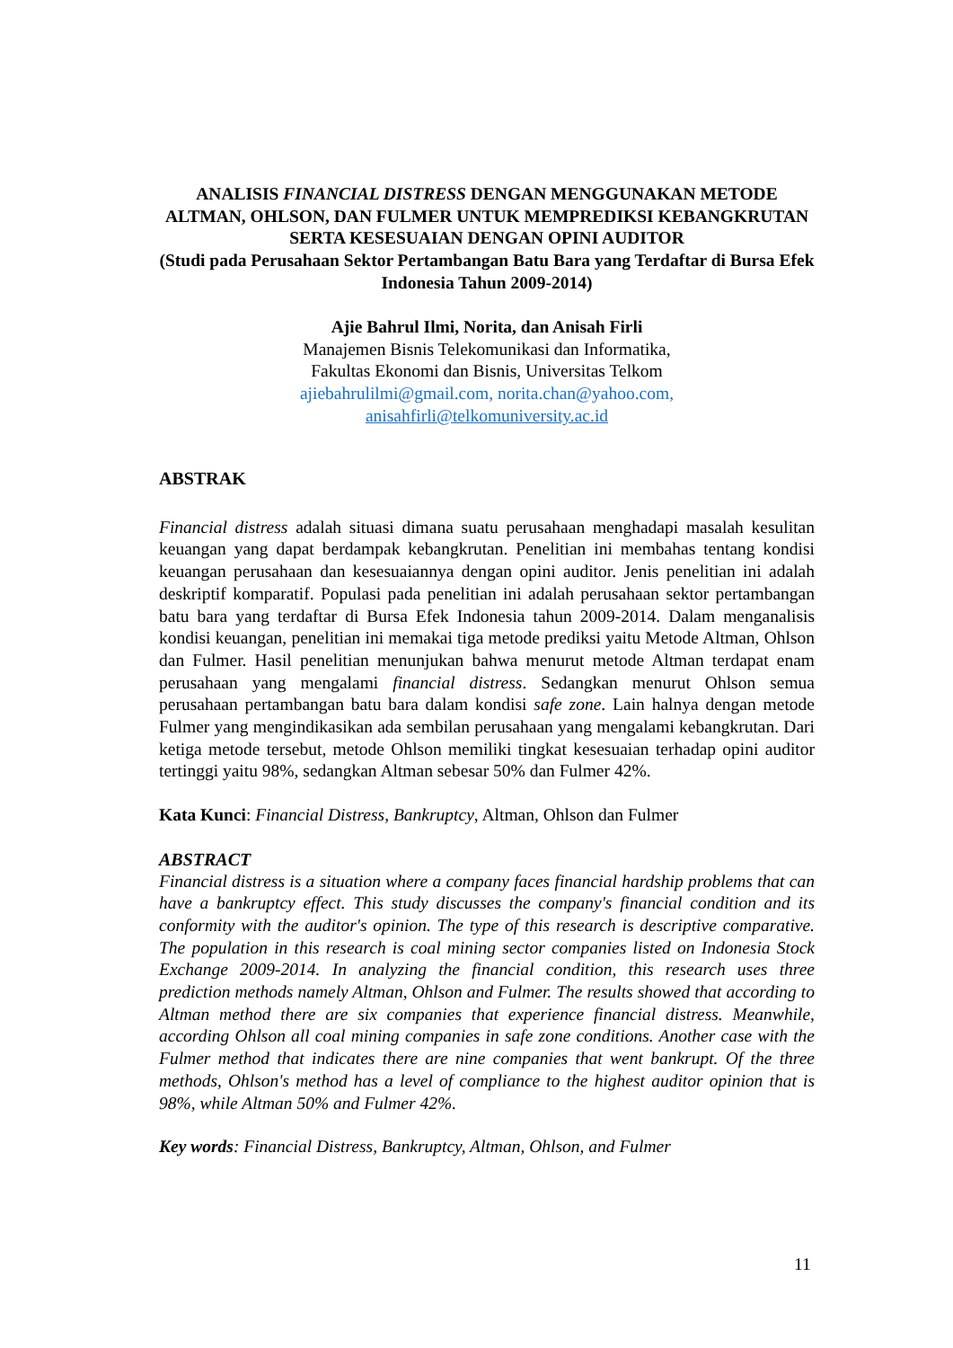ANALISIS FINANCIAL DISTRESS DENGAN MENGGUNAKAN METODE ALTMAN, OHLSON, DAN FULMER UNTUK MEMPREDIKSI KEBANGKRUTAN SERTA KESESUAIAN DENGAN OPINI AUDITOR
(Studi pada Perusahaan Sektor Pertambangan Batu Bara yang Terdaftar di Bursa Efek Indonesia Tahun 2009-2014)
Ajie Bahrul Ilmi, Norita, dan Anisah Firli
Manajemen Bisnis Telekomunikasi dan Informatika,
Fakultas Ekonomi dan Bisnis, Universitas Telkom
ajiebahrulilmi@gmail.com, norita.chan@yahoo.com,
anisahfirli@telkomuniversity.ac.id
ABSTRAK
Financial distress adalah situasi dimana suatu perusahaan menghadapi masalah kesulitan keuangan yang dapat berdampak kebangkrutan. Penelitian ini membahas tentang kondisi keuangan perusahaan dan kesesuaiannya dengan opini auditor. Jenis penelitian ini adalah deskriptif komparatif. Populasi pada penelitian ini adalah perusahaan sektor pertambangan batu bara yang terdaftar di Bursa Efek Indonesia tahun 2009-2014. Dalam menganalisis kondisi keuangan, penelitian ini memakai tiga metode prediksi yaitu Metode Altman, Ohlson dan Fulmer. Hasil penelitian menunjukan bahwa menurut metode Altman terdapat enam perusahaan yang mengalami financial distress. Sedangkan menurut Ohlson semua perusahaan pertambangan batu bara dalam kondisi safe zone. Lain halnya dengan metode Fulmer yang mengindikasikan ada sembilan perusahaan yang mengalami kebangkrutan. Dari ketiga metode tersebut, metode Ohlson memiliki tingkat kesesuaian terhadap opini auditor tertinggi yaitu 98%, sedangkan Altman sebesar 50% dan Fulmer 42%.
Kata Kunci: Financial Distress, Bankruptcy, Altman, Ohlson dan Fulmer
ABSTRACT
Financial distress is a situation where a company faces financial hardship problems that can have a bankruptcy effect. This study discusses the company's financial condition and its conformity with the auditor's opinion. The type of this research is descriptive comparative. The population in this research is coal mining sector companies listed on Indonesia Stock Exchange 2009-2014. In analyzing the financial condition, this research uses three prediction methods namely Altman, Ohlson and Fulmer. The results showed that according to Altman method there are six companies that experience financial distress. Meanwhile, according Ohlson all coal mining companies in safe zone conditions. Another case with the Fulmer method that indicates there are nine companies that went bankrupt. Of the three methods, Ohlson's method has a level of compliance to the highest auditor opinion that is 98%, while Altman 50% and Fulmer 42%.
Key words: Financial Distress, Bankruptcy, Altman, Ohlson, and Fulmer
11